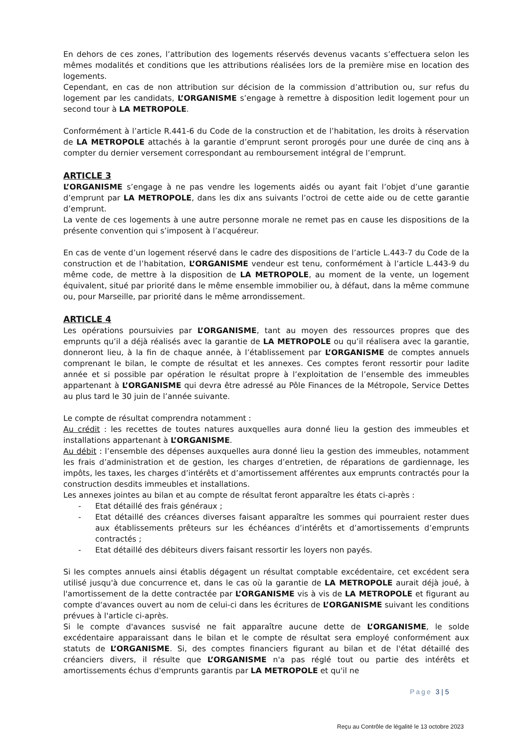En dehors de ces zones, l’attribution des logements réservés devenus vacants s’effectuera selon les mêmes modalités et conditions que les attributions réalisées lors de la première mise en location des logements.
Cependant, en cas de non attribution sur décision de la commission d’attribution ou, sur refus du logement par les candidats, L’ORGANISME s’engage à remettre à disposition ledit logement pour un second tour à LA METROPOLE.
Conformément à l’article R.441-6 du Code de la construction et de l’habitation, les droits à réservation de LA METROPOLE attachés à la garantie d’emprunt seront prorogés pour une durée de cinq ans à compter du dernier versement correspondant au remboursement intégral de l’emprunt.
ARTICLE 3
L’ORGANISME s’engage à ne pas vendre les logements aidés ou ayant fait l’objet d’une garantie d’emprunt par LA METROPOLE, dans les dix ans suivants l’octroi de cette aide ou de cette garantie d’emprunt.
La vente de ces logements à une autre personne morale ne remet pas en cause les dispositions de la présente convention qui s’imposent à l’acquéreur.
En cas de vente d’un logement réservé dans le cadre des dispositions de l’article L.443-7 du Code de la construction et de l’habitation, L’ORGANISME vendeur est tenu, conformément à l’article L.443-9 du même code, de mettre à la disposition de LA METROPOLE, au moment de la vente, un logement équivalent, situé par priorité dans le même ensemble immobilier ou, à défaut, dans la même commune ou, pour Marseille, par priorité dans le même arrondissement.
ARTICLE 4
Les opérations poursuivies par L’ORGANISME, tant au moyen des ressources propres que des emprunts qu’il a déjà réalisés avec la garantie de LA METROPOLE ou qu’il réalisera avec la garantie, donneront lieu, à la fin de chaque année, à l’établissement par L’ORGANISME de comptes annuels comprenant le bilan, le compte de résultat et les annexes. Ces comptes feront ressortir pour ladite année et si possible par opération le résultat propre à l’exploitation de l’ensemble des immeubles appartenant à L’ORGANISME qui devra être adressé au Pôle Finances de la Métropole, Service Dettes au plus tard le 30 juin de l’année suivante.
Le compte de résultat comprendra notamment :
Au crédit : les recettes de toutes natures auxquelles aura donné lieu la gestion des immeubles et installations appartenant à L’ORGANISME.
Au débit : l’ensemble des dépenses auxquelles aura donné lieu la gestion des immeubles, notamment les frais d’administration et de gestion, les charges d’entretien, de réparations de gardiennage, les impôts, les taxes, les charges d’intérêts et d’amortissement afférentes aux emprunts contractés pour la construction desdits immeubles et installations.
Les annexes jointes au bilan et au compte de résultat feront apparaître les états ci-après :
- Etat détaillé des frais généraux ;
- Etat détaillé des créances diverses faisant apparaître les sommes qui pourraient rester dues aux établissements prêteurs sur les échéances d’intérêts et d’amortissements d’emprunts contractés ;
- Etat détaillé des débiteurs divers faisant ressortir les loyers non payés.
Si les comptes annuels ainsi établis dégagent un résultat comptable excédentaire, cet excédent sera utilisé jusqu'à due concurrence et, dans le cas où la garantie de LA METROPOLE aurait déjà joué, à l'amortissement de la dette contractée par L’ORGANISME vis à vis de LA METROPOLE et figurant au compte d'avances ouvert au nom de celui-ci dans les écritures de L’ORGANISME suivant les conditions prévues à l'article ci-après.
Si le compte d'avances susvisé ne fait apparaître aucune dette de L’ORGANISME, le solde excédentaire apparaissant dans le bilan et le compte de résultat sera employé conformément aux statuts de L’ORGANISME. Si, des comptes financiers figurant au bilan et de l'état détaillé des créanciers divers, il résulte que L’ORGANISME n'a pas réglé tout ou partie des intérêts et amortissements échus d'emprunts garantis par LA METROPOLE et qu'il ne
Page 3 | 5
Reçu au Contrôle de légalité le 13 octobre 2023